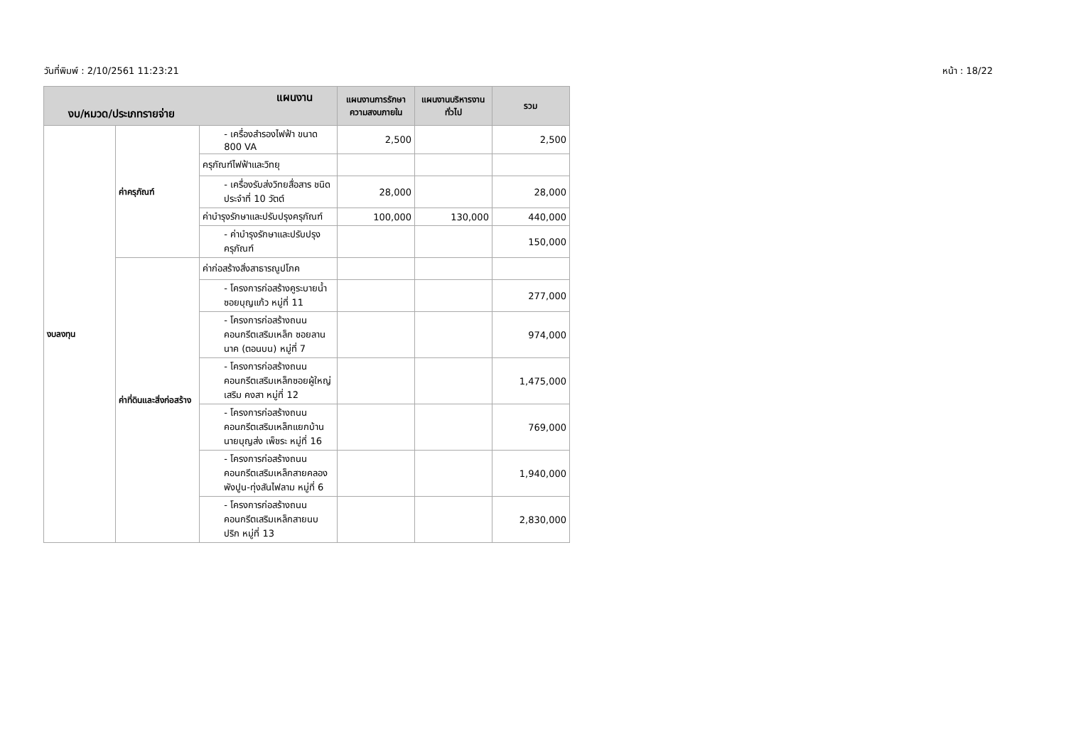วันที่พิมพ์ : 2/10/2561 11:23:21 หน้า : 18/22
| แผนงาน งบ/หมวด/ประเภทรายจ่าย | | | แผนงานการรักษาความสงบภายใน | แผนงานบริหารงานทั่วไป | รวม |
| --- | --- | --- | --- | --- | --- |
| งบลงทุน | ค่าครุภัณฑ์ | - เครื่องสำรองไฟฟ้า ขนาด 800 VA | 2,500 | | 2,500 |
| | | ครุภัณฑ์ไฟฟ้าและวิทยุ | | | |
| | | - เครื่องรับส่งวิทยสื่อสาร ชนิดประจำที่ 10 วัตต์ | 28,000 | | 28,000 |
| | | ค่าบำรุงรักษาและปรับปรุงครุภัณฑ์ | 100,000 | 130,000 | 440,000 |
| | | - ค่าบำรุงรักษาและปรับปรุงครุภัณฑ์ | | | 150,000 |
| | ค่าที่ดินและสิ่งก่อสร้าง | ค่าก่อสร้างสิ่งสาธารณูปโภค | | | |
| | | - โครงการก่อสร้างคูระบายน้ำ ซอยบุญแก้ว หมู่ที่ 11 | | | 277,000 |
| | | - โครงการก่อสร้างถนนคอนกรีตเสริมเหล็ก ซอยลานนาค (ตอนบน) หมู่ที่ 7 | | | 974,000 |
| | | - โครงการก่อสร้างถนนคอนกรีตเสริมเหล็กซอยผู้ใหญ่เสริม คงสา หมู่ที่ 12 | | | 1,475,000 |
| | | - โครงการก่อสร้างถนนคอนกรีตเสริมเหล็กแยกบ้านนายบุญส่ง เพ็ชระ หมู่ที่ 16 | | | 769,000 |
| | | - โครงการก่อสร้างถนนคอนกรีตเสริมเหล็กสายคลองพังปูน-ทุ่งสันไฟลาม หมู่ที่ 6 | | | 1,940,000 |
| | | - โครงการก่อสร้างถนนคอนกรีตเสริมเหล็กสายนบปริก หมู่ที่ 13 | | | 2,830,000 |